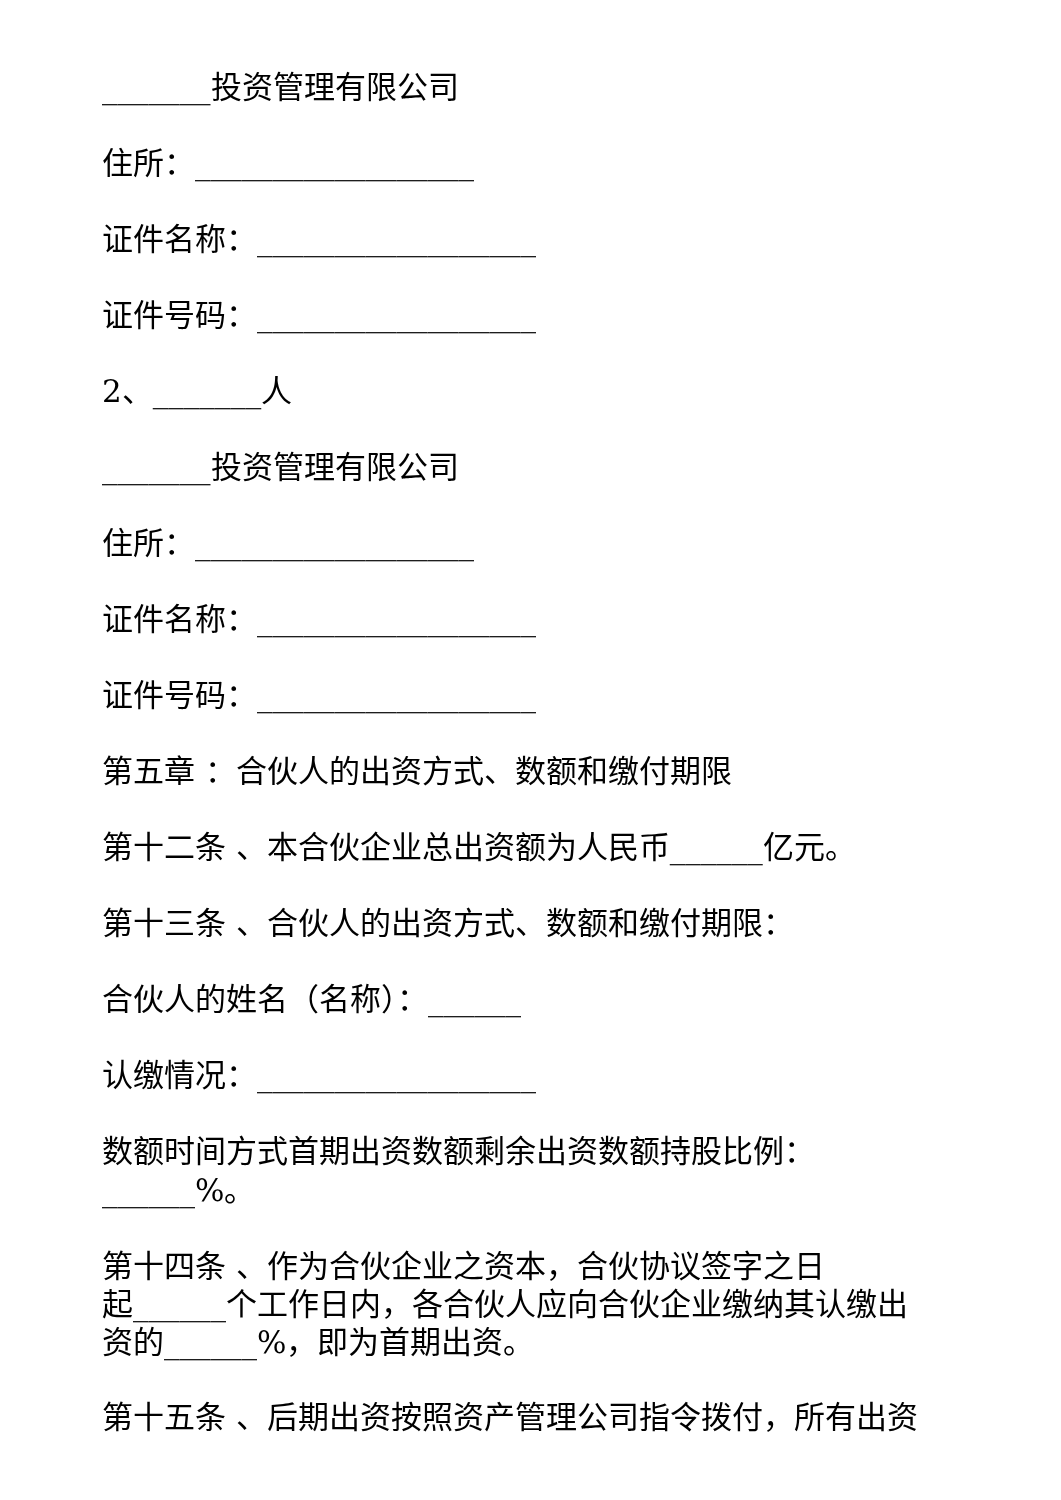_______投资管理有限公司
住所：__________________
证件名称：__________________
证件号码：__________________
2、_______人
_______投资管理有限公司
住所：__________________
证件名称：__________________
证件号码：__________________
第五章 ：合伙人的出资方式、数额和缴付期限
第十二条 、本合伙企业总出资额为人民币______亿元。
第十三条 、合伙人的出资方式、数额和缴付期限：
合伙人的姓名（名称）：______
认缴情况：__________________
数额时间方式首期出资数额剩余出资数额持股比例：______%。
第十四条 、作为合伙企业之资本，合伙协议签字之日
起______个工作日内，各合伙人应向合伙企业缴纳其认缴出
资的______%，即为首期出资。
第十五条 、后期出资按照资产管理公司指令拨付，所有出资